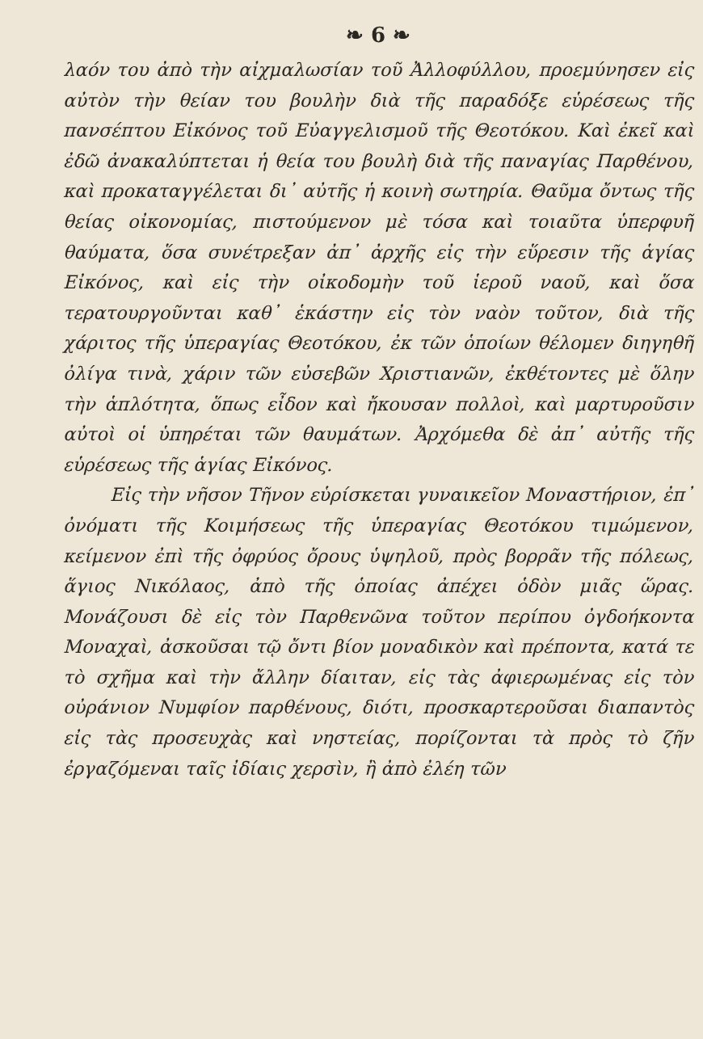❧ 6 ❧
λαόν του ἀπὸ τὴν αἰχμαλωσίαν τοῦ Ἀλλοφύλλου, προεμύνησεν εἰς αὐτὸν τὴν θείαν του βουλὴν διὰ τῆς παραδόξε εὑρέσεως τῆς πανσέπτου Εἰκόνος τοῦ Εὐαγγελισμοῦ τῆς Θεοτόκου. Καὶ ἐκεῖ καὶ ἐδῶ ἀνακαλύπτεται ἡ θεία του βουλὴ διὰ τῆς παναγίας Παρθένου, καὶ προκαταγγέλεται δι᾽ αὐτῆς ἡ κοινὴ σωτηρία. Θαῦμα ὄντως τῆς θείας οἰκονομίας, πιστούμενον μὲ τόσα καὶ τοιαῦτα ὑπερφυῆ θαύματα, ὅσα συνέτρεξαν ἀπ᾽ ἀρχῆς εἰς τὴν εὕρεσιν τῆς ἁγίας Εἰκόνος, καὶ εἰς τὴν οἰκοδομὴν τοῦ ἱεροῦ ναοῦ, καὶ ὅσα τερατουργοῦνται καθ᾽ ἑκάστην εἰς τὸν ναὸν τοῦτον, διὰ τῆς χάριτος τῆς ὑπεραγίας Θεοτόκου, ἐκ τῶν ὁποίων θέλομεν διηγηθῆ ὀλίγα τινὰ, χάριν τῶν εὐσεβῶν Χριστιανῶν, ἐκθέτοντες μὲ ὅλην τὴν ἁπλότητα, ὅπως εἶδον καὶ ἤκουσαν πολλοὶ, καὶ μαρτυροῦσιν αὐτοὶ οἱ ὑπηρέται τῶν θαυμάτων. Ἀρχόμεθα δὲ ἀπ᾽ αὐτῆς τῆς εὑρέσεως τῆς ἁγίας Εἰκόνος.
Εἰς τὴν νῆσον Τῆνον εὑρίσκεται γυναικεῖον Μοναστήριον, ἐπ᾽ ὀνόματι τῆς Κοιμήσεως τῆς ὑπεραγίας Θεοτόκου τιμώμενον, κείμενον ἐπὶ τῆς ὀφρύος ὄρους ὑψηλοῦ, πρὸς βορρᾶν τῆς πόλεως, ἅγιος Νικόλαος, ἀπὸ τῆς ὁποίας ἀπέχει ὁδὸν μιᾶς ὥρας. Μονάζουσι δὲ εἰς τὸν Παρθενῶνα τοῦτον περίπου ὀγδοήκοντα Μοναχαὶ, ἀσκοῦσαι τῷ ὄντι βίον μοναδικὸν καὶ πρέποντα, κατά τε τὸ σχῆμα καὶ τὴν ἄλλην δίαιταν, εἰς τὰς ἀφιερωμένας εἰς τὸν οὐράνιον Νυμφίον παρθένους, διότι, προσκαρτεροῦσαι διαπαντὸς εἰς τὰς προσευχὰς καὶ νηστείας, πορίζονται τὰ πρὸς τὸ ζῆν ἐργαζόμεναι ταῖς ἰδίαις χερσὶν, ἢ ἀπὸ ἐλέη τῶν